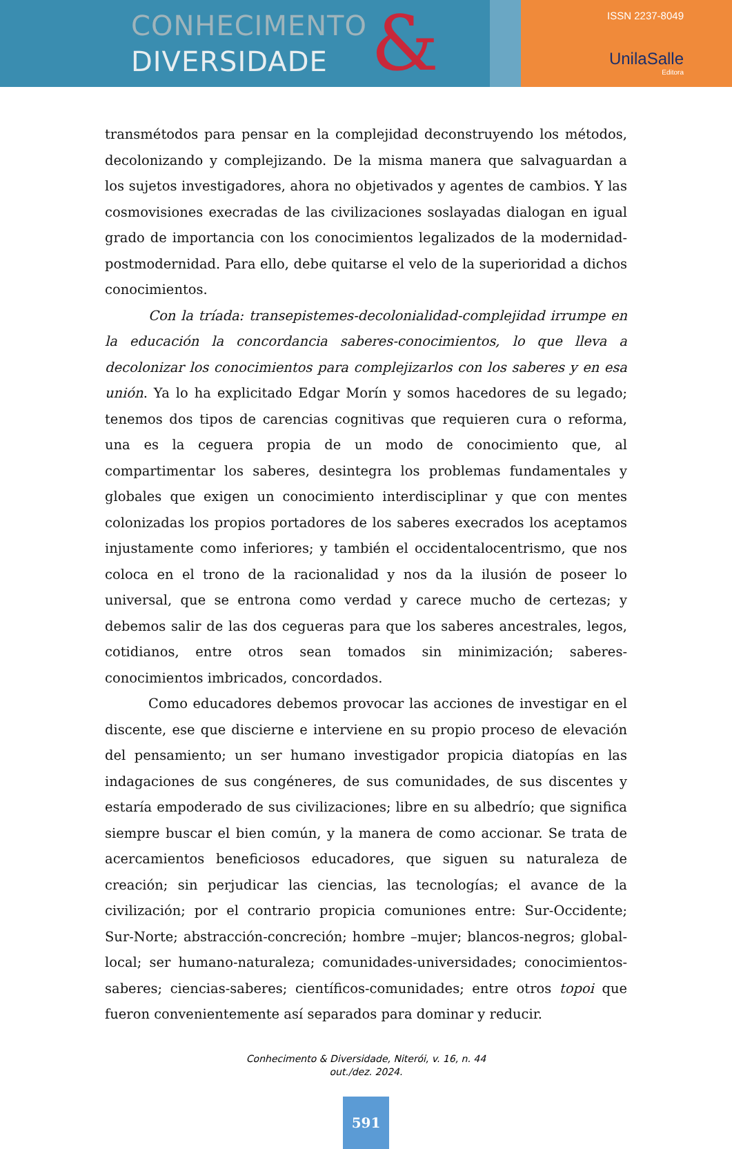CONHECIMENTO
DIVERSIDADE
&
ISSN 2237-8049
UnilaSalle
Editora
transmétodos para pensar en la complejidad deconstruyendo los métodos, decolonizando y complejizando. De la misma manera que salvaguardan a los sujetos investigadores, ahora no objetivados y agentes de cambios. Y las cosmovisiones execradas de las civilizaciones soslayadas dialogan en igual grado de importancia con los conocimientos legalizados de la modernidad-postmodernidad. Para ello, debe quitarse el velo de la superioridad a dichos conocimientos.
Con la tríada: transepistemes-decolonialidad-complejidad irrumpe en la educación la concordancia saberes-conocimientos, lo que lleva a decolonizar los conocimientos para complejizarlos con los saberes y en esa unión. Ya lo ha explicitado Edgar Morín y somos hacedores de su legado; tenemos dos tipos de carencias cognitivas que requieren cura o reforma, una es la ceguera propia de un modo de conocimiento que, al compartimentar los saberes, desintegra los problemas fundamentales y globales que exigen un conocimiento interdisciplinar y que con mentes colonizadas los propios portadores de los saberes execrados los aceptamos injustamente como inferiores; y también el occidentalocentrismo, que nos coloca en el trono de la racionalidad y nos da la ilusión de poseer lo universal, que se entrona como verdad y carece mucho de certezas; y debemos salir de las dos cegueras para que los saberes ancestrales, legos, cotidianos, entre otros sean tomados sin minimización; saberes-conocimientos imbricados, concordados.
Como educadores debemos provocar las acciones de investigar en el discente, ese que discierne e interviene en su propio proceso de elevación del pensamiento; un ser humano investigador propicia diatopías en las indagaciones de sus congéneres, de sus comunidades, de sus discentes y estaría empoderado de sus civilizaciones; libre en su albedrío; que significa siempre buscar el bien común, y la manera de como accionar. Se trata de acercamientos beneficiosos educadores, que siguen su naturaleza de creación; sin perjudicar las ciencias, las tecnologías; el avance de la civilización; por el contrario propicia comuniones entre: Sur-Occidente; Sur-Norte; abstracción-concreción; hombre –mujer; blancos-negros; global-local; ser humano-naturaleza; comunidades-universidades; conocimientos-saberes; ciencias-saberes; científicos-comunidades; entre otros topoi que fueron convenientemente así separados para dominar y reducir.
Conhecimento & Diversidade, Niterói, v. 16, n. 44
out./dez. 2024.
591